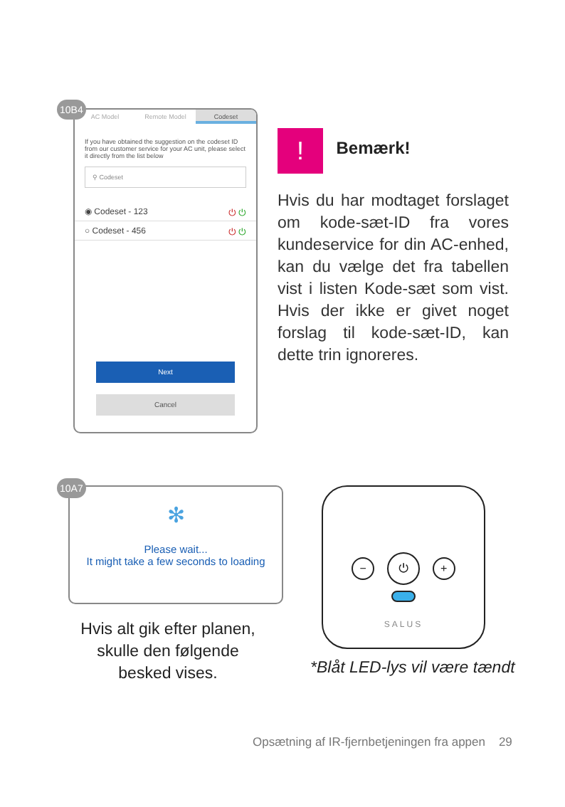AC Model Remote Model Codeset
If you have obtained the suggestion on the codeset ID from our customer service for your AC unit, please select it directly from the list below
⚲ Codeset
◉ Codeset - 123 ⏻ ⏻
○ Codeset - 456 ⏻ ⏻
Next
Cancel
10B4
! Bemærk!
Hvis du har modtaget forslaget om kode-sæt-ID fra vores kundeservice for din AC-enhed, kan du vælge det fra tabellen vist i listen Kode-sæt som vist. Hvis der ikke er givet noget forslag til kode-sæt-ID, kan dette trin ignoreres.
✻
Please wait...
It might take a few seconds to loading
10A7
Hvis alt gik efter planen, skulle den følgende besked vises.
− ⏻ +
SALUS
*Blåt LED-lys vil være tændt
Opsætning af IR-fjernbetjeningen fra appen 29